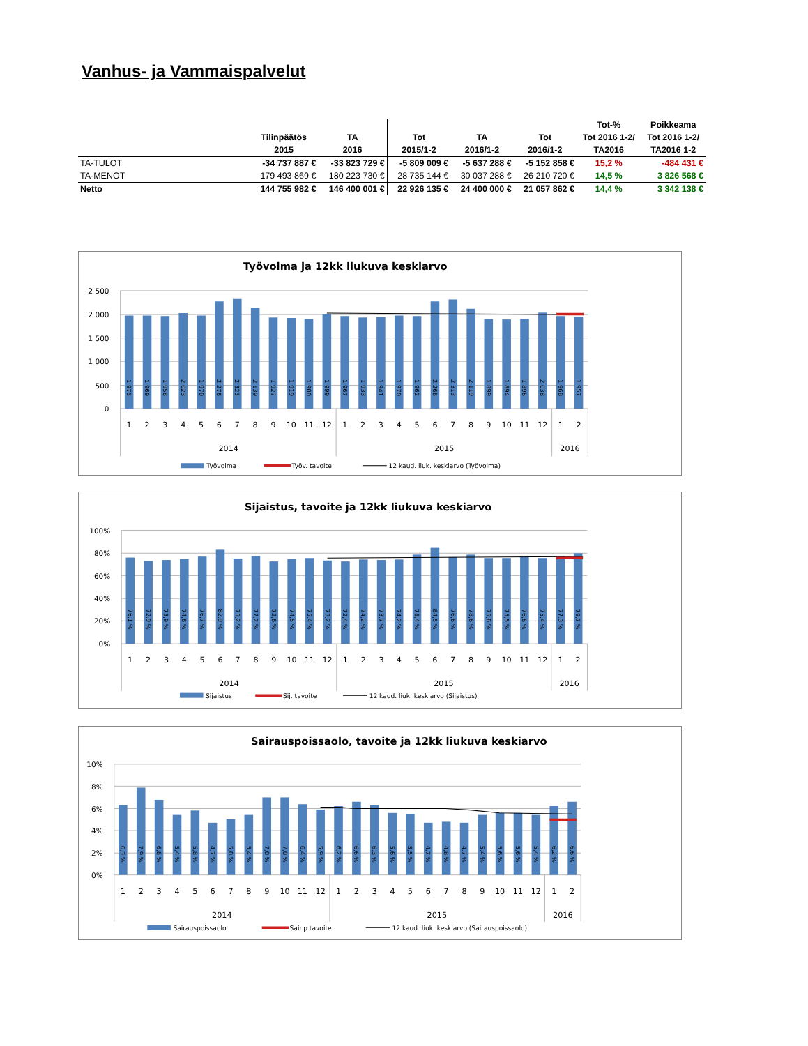Vanhus- ja Vammaispalvelut
| | | | | | | Tot-% | Poikkeama |
| --- | --- | --- | --- | --- | --- | --- | --- |
| | Tilinpäätös | TA | Tot | TA | Tot | Tot 2016 1-2/ | Tot 2016 1-2/ |
| | 2015 | 2016 | 2015/1-2 | 2016/1-2 | 2016/1-2 | TA2016 | TA2016 1-2 |
| TA-TULOT | -34 737 887 € | -33 823 729 € | -5 809 009 € | -5 637 288 € | -5 152 858 € | 15,2 % | -484 431 € |
| TA-MENOT | 179 493 869 € | 180 223 730 € | 28 735 144 € | 30 037 288 € | 26 210 720 € | 14,5 % | 3 826 568 € |
| Netto | 144 755 982 € | 146 400 001 € | 22 926 135 € | 24 400 000 € | 21 057 862 € | 14,4 % | 3 342 138 € |
Työvoima ja 12kk liukuva keskiarvo
2 500
2 000
1 500
1 000
500
0
1 973
1 969
1 958
2 023
1 970
2 276
2 323
2 139
1 927
1 919
1 900
1 999
1 967
1 933
1 941
1 970
1 962
2 268
2 313
2 119
1 899
1 894
1 896
2 038
1 968
1 957
1
2
3
4
5
6
7
8
9
10
11
12
1
2
3
4
5
6
7
8
9
10
11
12
1
2
2014
2015
2016
Työvoima
Työv. tavoite
12 kaud. liuk. keskiarvo (Työvoima)
Sijaistus, tavoite ja 12kk liukuva keskiarvo
100%
80%
60%
40%
20%
0%
76,1 %
72,9 %
73,9 %
74,6 %
76,7 %
82,9 %
75,2 %
77,2 %
72,6 %
74,5 %
75,4 %
73,2 %
72,4 %
74,2 %
73,7 %
74,2 %
78,4 %
84,5 %
76,6 %
78,6 %
75,6 %
75,5 %
76,6 %
75,4 %
77,3 %
79,7 %
1
2
3
4
5
6
7
8
9
10
11
12
1
2
3
4
5
6
7
8
9
10
11
12
1
2
2014
2015
2016
Sijaistus
Sij. tavoite
12 kaud. liuk. keskiarvo (Sijaistus)
Sairauspoissaolo, tavoite ja 12kk liukuva keskiarvo
10%
8%
6%
4%
2%
0%
6,3 %
7,9 %
6,8 %
5,4 %
5,8 %
4,7 %
5,0 %
5,4 %
7,0 %
7,0 %
6,4 %
5,9 %
6,2 %
6,6 %
6,3 %
5,6 %
5,5 %
4,7 %
4,8 %
4,7 %
5,4 %
5,6 %
5,6 %
5,4 %
6,2 %
6,6 %
1
2
3
4
5
6
7
8
9
10
11
12
1
2
3
4
5
6
7
8
9
10
11
12
1
2
2014
2015
2016
Sairauspoissaolo
Sair.p tavoite
12 kaud. liuk. keskiarvo (Sairauspoissaolo)